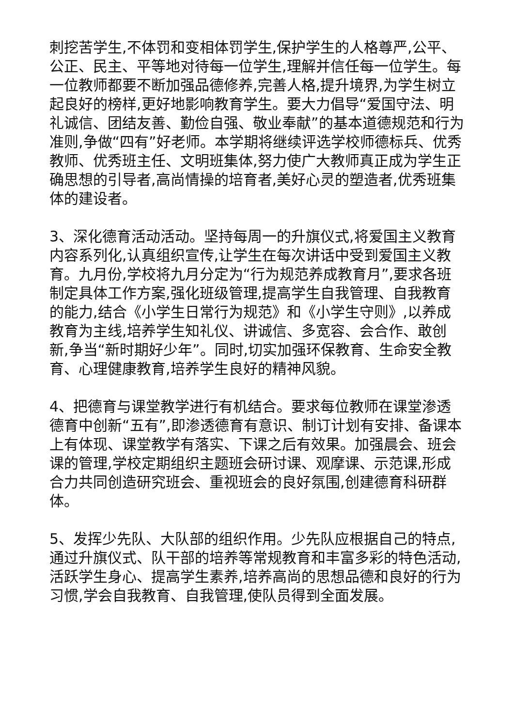刺挖苦学生,不体罚和变相体罚学生,保护学生的人格尊严,公平、公正、民主、平等地对待每一位学生,理解并信任每一位学生。每一位教师都要不断加强品德修养,完善人格,提升境界,为学生树立起良好的榜样,更好地影响教育学生。要大力倡导“爱国守法、明礼诚信、团结友善、勤俭自强、敬业奉献”的基本道德规范和行为准则,争做“四有”好老师。本学期将继续评选学校师德标兵、优秀教师、优秀班主任、文明班集体,努力使广大教师真正成为学生正确思想的引导者,高尚情操的培育者,美好心灵的塑造者,优秀班集体的建设者。
3、深化德育活动活动。坚持每周一的升旗仪式,将爱国主义教育内容系列化,认真组织宣传,让学生在每次讲话中受到爱国主义教育。九月份,学校将九月分定为“行为规范养成教育月”,要求各班制定具体工作方案,强化班级管理,提高学生自我管理、自我教育的能力,结合《小学生日常行为规范》和《小学生守则》,以养成教育为主线,培养学生知礼仪、讲诚信、多宽容、会合作、敢创新,争当“新时期好少年”。同时,切实加强环保教育、生命安全教育、心理健康教育,培养学生良好的精神风貌。
4、把德育与课堂教学进行有机结合。要求每位教师在课堂渗透德育中创新“五有”,即渗透德育有意识、制订计划有安排、备课本上有体现、课堂教学有落实、下课之后有效果。加强晨会、班会课的管理,学校定期组织主题班会研讨课、观摩课、示范课,形成合力共同创造研究班会、重视班会的良好氛围,创建德育科研群体。
5、发挥少先队、大队部的组织作用。少先队应根据自己的特点,通过升旗仪式、队干部的培养等常规教育和丰富多彩的特色活动,活跃学生身心、提高学生素养,培养高尚的思想品德和良好的行为习惯,学会自我教育、自我管理,使队员得到全面发展。